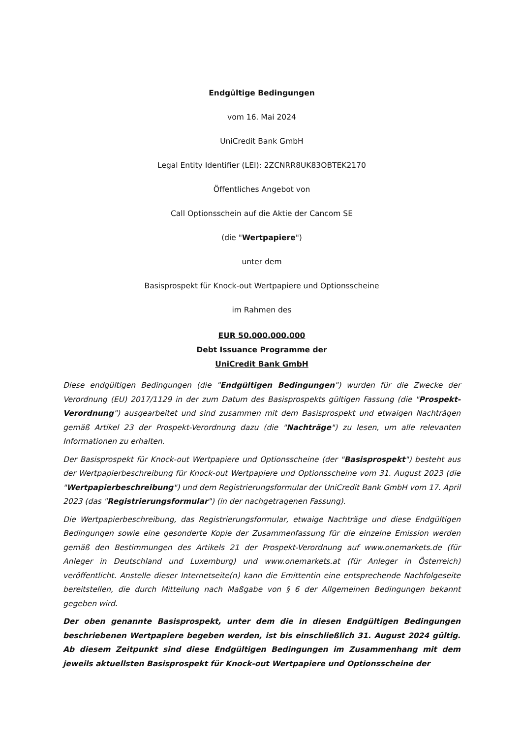Endgültige Bedingungen
vom 16. Mai 2024
UniCredit Bank GmbH
Legal Entity Identifier (LEI): 2ZCNRR8UK83OBTEK2170
Öffentliches Angebot von
Call Optionsschein auf die Aktie der Cancom SE
(die "Wertpapiere")
unter dem
Basisprospekt für Knock-out Wertpapiere und Optionsscheine
im Rahmen des
EUR 50.000.000.000
Debt Issuance Programme der
UniCredit Bank GmbH
Diese endgültigen Bedingungen (die "Endgültigen Bedingungen") wurden für die Zwecke der Verordnung (EU) 2017/1129 in der zum Datum des Basisprospekts gültigen Fassung (die "Prospekt-Verordnung") ausgearbeitet und sind zusammen mit dem Basisprospekt und etwaigen Nachträgen gemäß Artikel 23 der Prospekt-Verordnung dazu (die "Nachträge") zu lesen, um alle relevanten Informationen zu erhalten.
Der Basisprospekt für Knock-out Wertpapiere und Optionsscheine (der "Basisprospekt") besteht aus der Wertpapierbeschreibung für Knock-out Wertpapiere und Optionsscheine vom 31. August 2023 (die "Wertpapierbeschreibung") und dem Registrierungsformular der UniCredit Bank GmbH vom 17. April 2023 (das "Registrierungsformular") (in der nachgetragenen Fassung).
Die Wertpapierbeschreibung, das Registrierungsformular, etwaige Nachträge und diese Endgültigen Bedingungen sowie eine gesonderte Kopie der Zusammenfassung für die einzelne Emission werden gemäß den Bestimmungen des Artikels 21 der Prospekt-Verordnung auf www.onemarkets.de (für Anleger in Deutschland und Luxemburg) und www.onemarkets.at (für Anleger in Österreich) veröffentlicht. Anstelle dieser Internetseite(n) kann die Emittentin eine entsprechende Nachfolgeseite bereitstellen, die durch Mitteilung nach Maßgabe von § 6 der Allgemeinen Bedingungen bekannt gegeben wird.
Der oben genannte Basisprospekt, unter dem die in diesen Endgültigen Bedingungen beschriebenen Wertpapiere begeben werden, ist bis einschließlich 31. August 2024 gültig. Ab diesem Zeitpunkt sind diese Endgültigen Bedingungen im Zusammenhang mit dem jeweils aktuellsten Basisprospekt für Knock-out Wertpapiere und Optionsscheine der